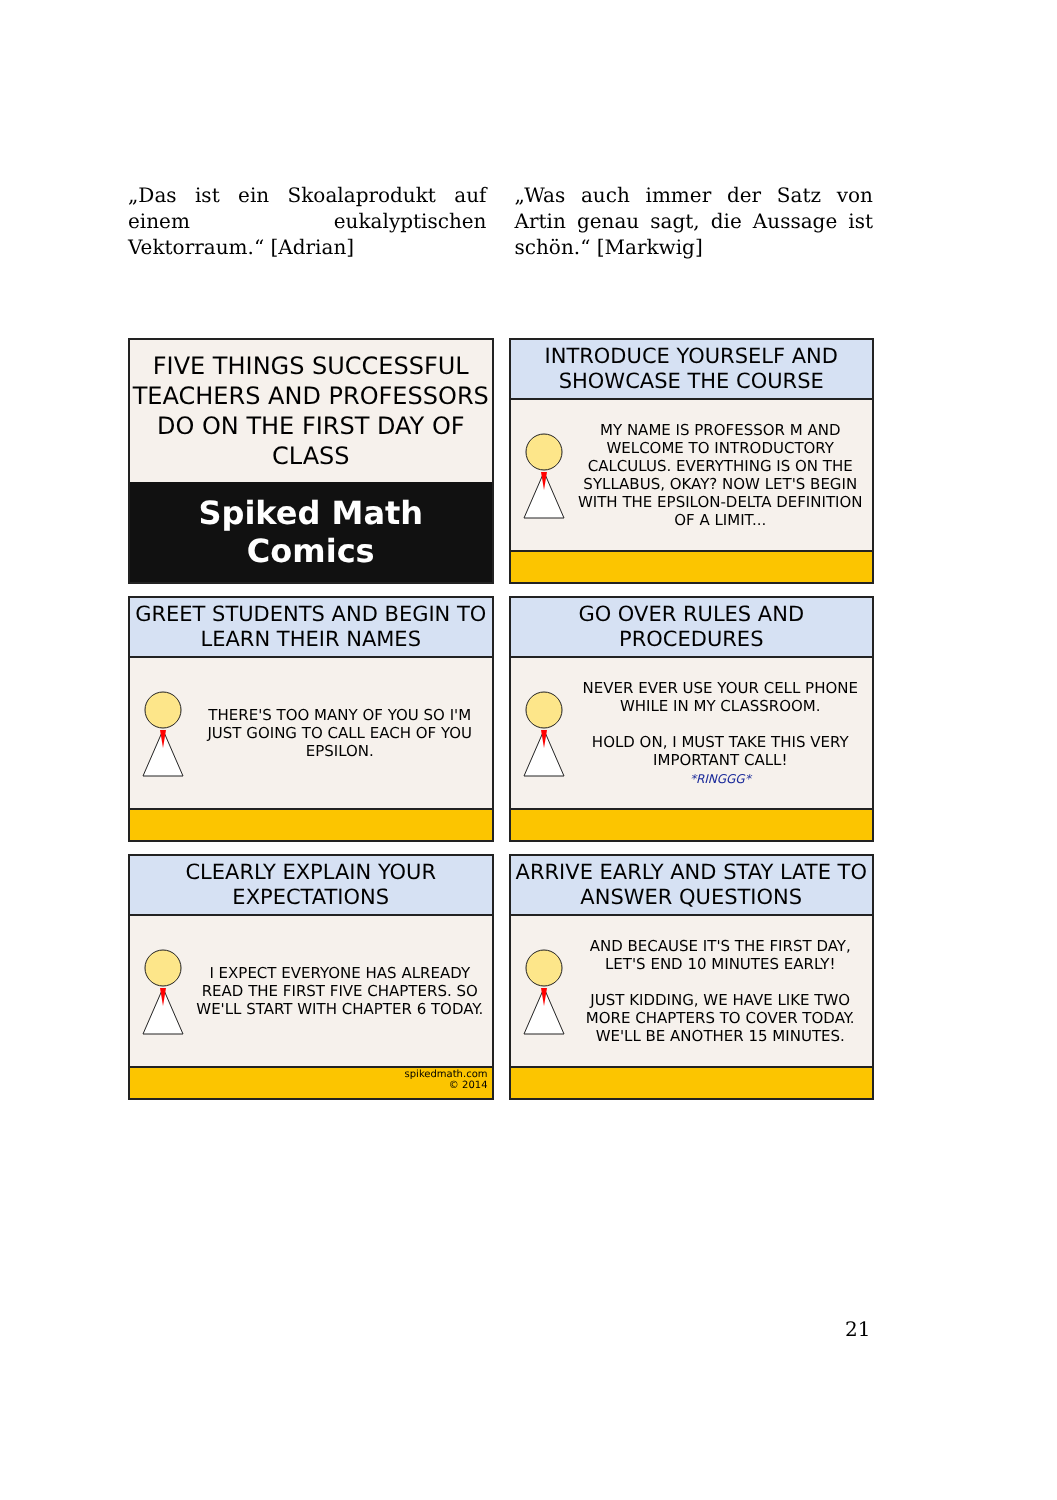„Das ist ein Skoalaprodukt auf einem eukalyptischen Vektorraum.“ [Adrian]
„Was auch immer der Satz von Artin genau sagt, die Aussage ist schön.“ [Markwig]
FIVE THINGS SUCCESSFUL TEACHERS AND PROFESSORS DO ON THE FIRST DAY OF CLASS
Spiked Math Comics
INTRODUCE YOURSELF AND SHOWCASE THE COURSE
MY NAME IS PROFESSOR M AND WELCOME TO INTRODUCTORY CALCULUS. EVERYTHING IS ON THE SYLLABUS, OKAY? NOW LET'S BEGIN WITH THE EPSILON-DELTA DEFINITION OF A LIMIT...
GREET STUDENTS AND BEGIN TO LEARN THEIR NAMES
THERE'S TOO MANY OF YOU SO I'M JUST GOING TO CALL EACH OF YOU EPSILON.
GO OVER RULES AND PROCEDURES
NEVER EVER USE YOUR CELL PHONE WHILE IN MY CLASSROOM.
HOLD ON, I MUST TAKE THIS VERY IMPORTANT CALL!
*RINGGG*
CLEARLY EXPLAIN YOUR EXPECTATIONS
I EXPECT EVERYONE HAS ALREADY READ THE FIRST FIVE CHAPTERS. SO WE'LL START WITH CHAPTER 6 TODAY.
spikedmath.com
© 2014
ARRIVE EARLY AND STAY LATE TO ANSWER QUESTIONS
AND BECAUSE IT'S THE FIRST DAY, LET'S END 10 MINUTES EARLY!
JUST KIDDING, WE HAVE LIKE TWO MORE CHAPTERS TO COVER TODAY. WE'LL BE ANOTHER 15 MINUTES.
21